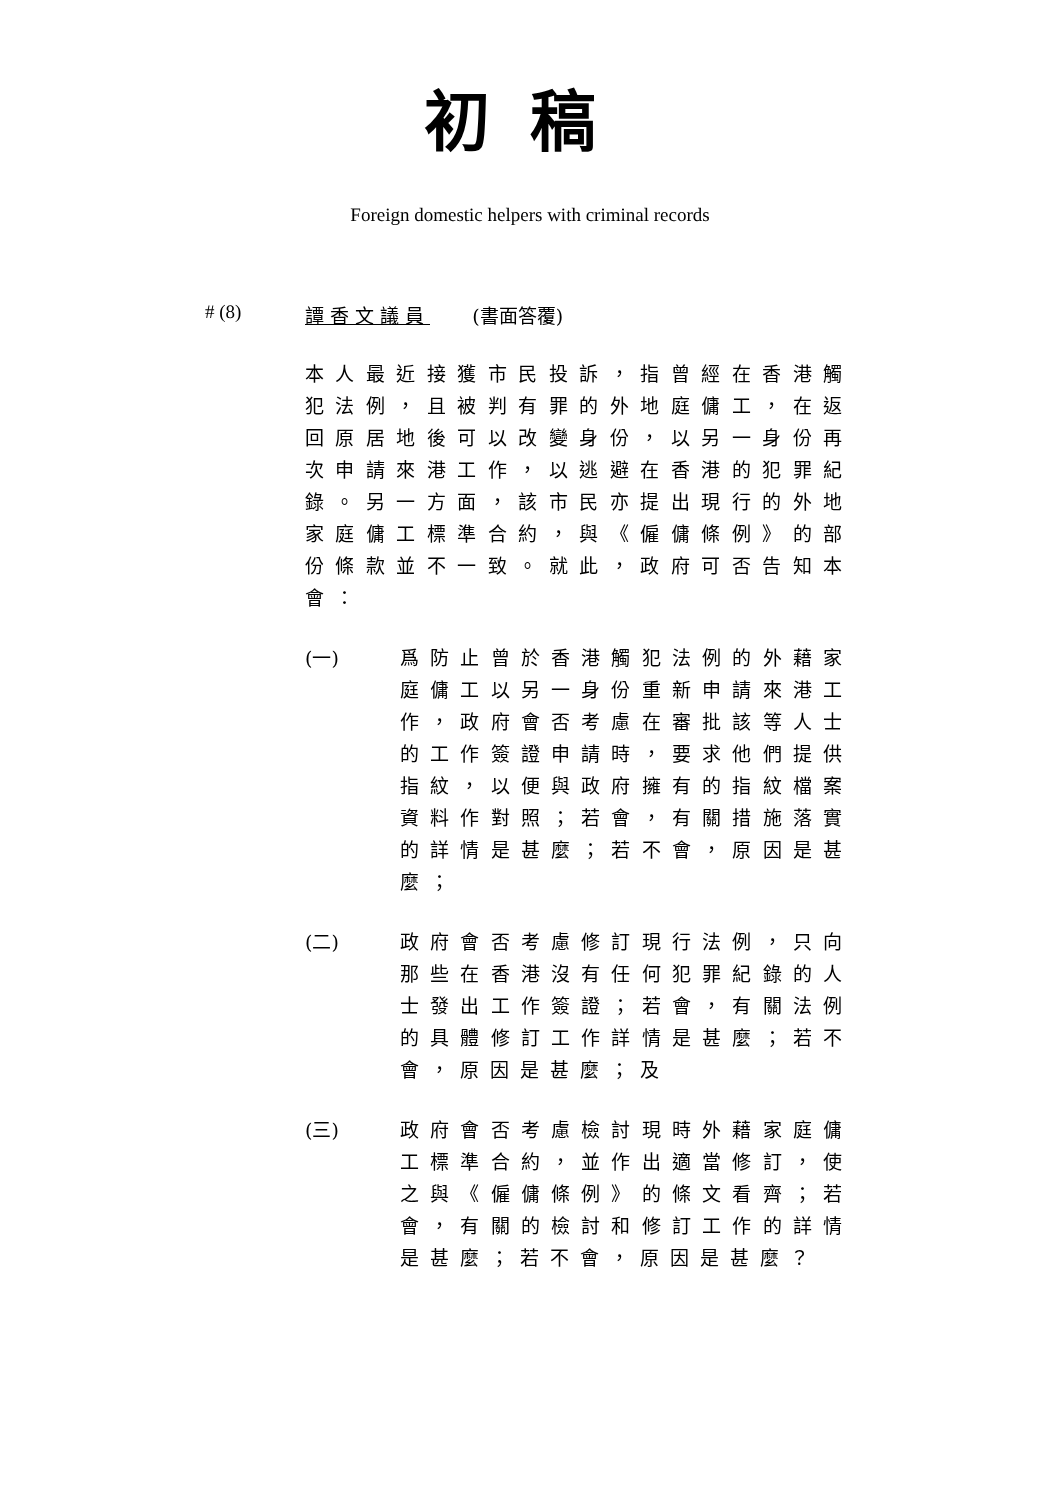初稿
Foreign domestic helpers with criminal records
# (8) 譚香文議員 (書面答覆)
本人最近接獲市民投訴，指曾經在香港觸犯法例，且被判有罪的外地庭傭工，在返回原居地後可以改變身份，以另一身份再次申請來港工作，以逃避在香港的犯罪紀錄。另一方面，該市民亦提出現行的外地家庭傭工標準合約，與《僱傭條例》的部份條款並不一致。就此，政府可否告知本會：
(一) 爲防止曾於香港觸犯法例的外藉家庭傭工以另一身份重新申請來港工作，政府會否考慮在審批該等人士的工作簽證申請時，要求他們提供指紋，以便與政府擁有的指紋檔案資料作對照；若會，有關措施落實的詳情是甚麼；若不會，原因是甚麼；
(二) 政府會否考慮修訂現行法例，只向那些在香港沒有任何犯罪紀錄的人士發出工作簽證；若會，有關法例的具體修訂工作詳情是甚麼；若不會，原因是甚麼；及
(三) 政府會否考慮檢討現時外藉家庭傭工標準合約，並作出適當修訂，使之與《僱傭條例》的條文看齊；若會，有關的檢討和修訂工作的詳情是甚麼；若不會，原因是甚麼？